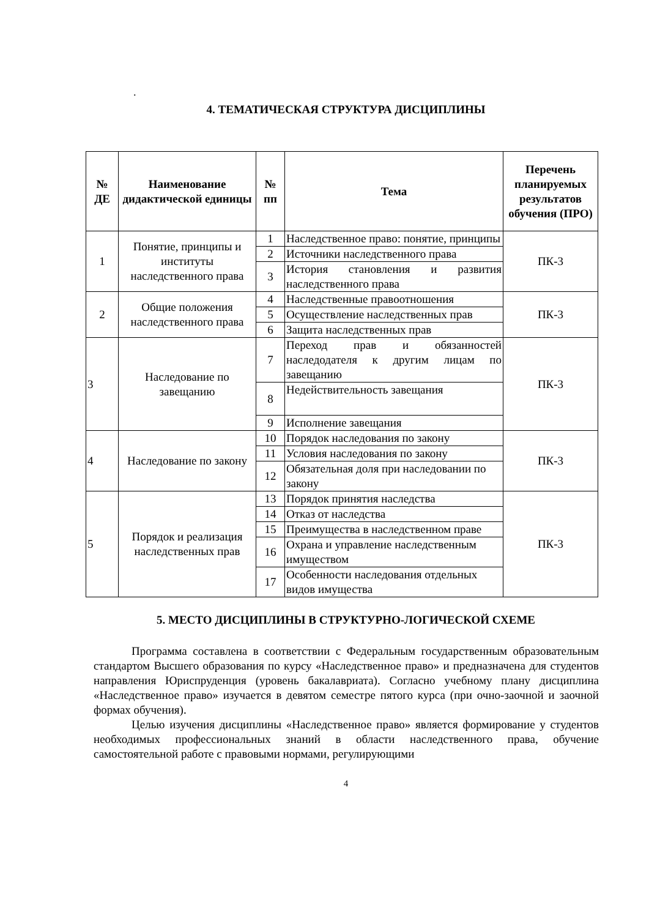.
4. ТЕМАТИЧЕСКАЯ СТРУКТУРА ДИСЦИПЛИНЫ
| № ДЕ | Наименование дидактической единицы | № пп | Тема | Перечень планируемых результатов обучения (ПРО) |
| --- | --- | --- | --- | --- |
| 1 | Понятие, принципы и институты наследственного права | 1 | Наследственное право: понятие, принципы | ПК-3 |
| | | 2 | Источники наследственного права | |
| | | 3 | История становления и развития наследственного права | |
| 2 | Общие положения наследственного права | 4 | Наследственные правоотношения | ПК-3 |
| | | 5 | Осуществление наследственных прав | |
| | | 6 | Защита наследственных прав | |
| 3 | Наследование по завещанию | 7 | Переход прав и обязанностей наследодателя к другим лицам по завещанию | ПК-3 |
| | | 8 | Недействительность завещания | |
| | | 9 | Исполнение завещания | |
| 4 | Наследование по закону | 10 | Порядок наследования по закону | ПК-3 |
| | | 11 | Условия наследования по закону | |
| | | 12 | Обязательная доля при наследовании по закону | |
| 5 | Порядок и реализация наследственных прав | 13 | Порядок принятия наследства | ПК-3 |
| | | 14 | Отказ от наследства | |
| | | 15 | Преимущества в наследственном праве | |
| | | 16 | Охрана и управление наследственным имуществом | |
| | | 17 | Особенности наследования отдельных видов имущества | |
5. МЕСТО ДИСЦИПЛИНЫ В СТРУКТУРНО-ЛОГИЧЕСКОЙ СХЕМЕ
Программа составлена в соответствии с Федеральным государственным образовательным стандартом Высшего образования по курсу «Наследственное право» и предназначена для студентов направления Юриспруденция (уровень бакалавриата). Согласно учебному плану дисциплина «Наследственное право» изучается в девятом семестре пятого курса (при очно-заочной и заочной формах обучения).
Целью изучения дисциплины «Наследственное право» является формирование у студентов необходимых профессиональных знаний в области наследственного права, обучение самостоятельной работе с правовыми нормами, регулирующими
4